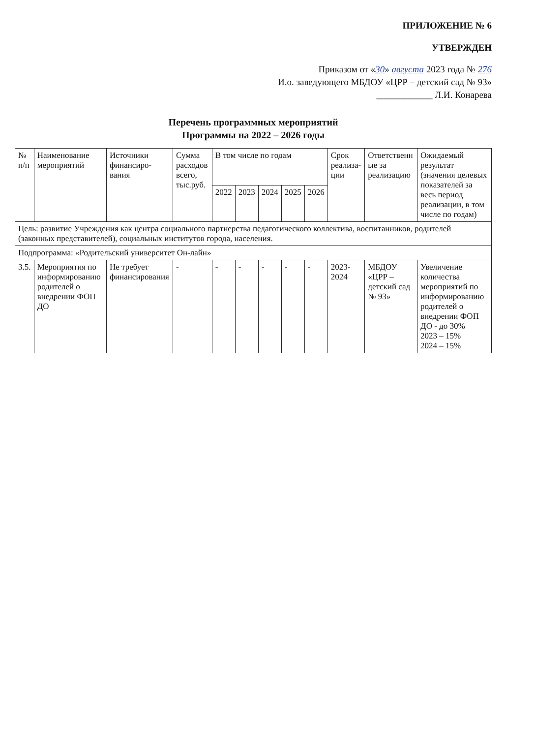ПРИЛОЖЕНИЕ № 6
УТВЕРЖДЕН
Приказом от «30» августа 2023 года № 276
И.о. заведующего МБДОУ «ЦРР – детский сад № 93»
____________ Л.И. Конарева
Перечень программных мероприятий
Программы на 2022 – 2026 годы
| № п/п | Наименование мероприятий | Источники финансиро-вания | Сумма расходов всего, тыс.руб. | В том числе по годам | | | | | Срок реализа-ции | Ответственн ые за реализацию | Ожидаемый результат (значения целевых показателей за весь период реализации, в том числе по годам) |
| --- | --- | --- | --- | --- | --- | --- | --- | --- | --- | --- | --- |
| | | | | 2022 | 2023 | 2024 | 2025 | 2026 | | | |
| Цель: развитие Учреждения как центра социального партнерства педагогического коллектива, воспитанников, родителей (законных представителей), социальных институтов города, населения. | | | | | | | | | | | |
| Подпрограмма: «Родительский университет Он-лайн» | | | | | | | | | | | |
| 3.5. | Мероприятия по информированию родителей о внедрении ФОП ДО | Не требует финансирования | - | - | - | - | - | - | 2023-2024 | МБДОУ «ЦРР – детский сад № 93» | Увеличение количества мероприятий по информированию родителей о внедрении ФОП ДО - до 30% 2023 – 15% 2024 – 15% |